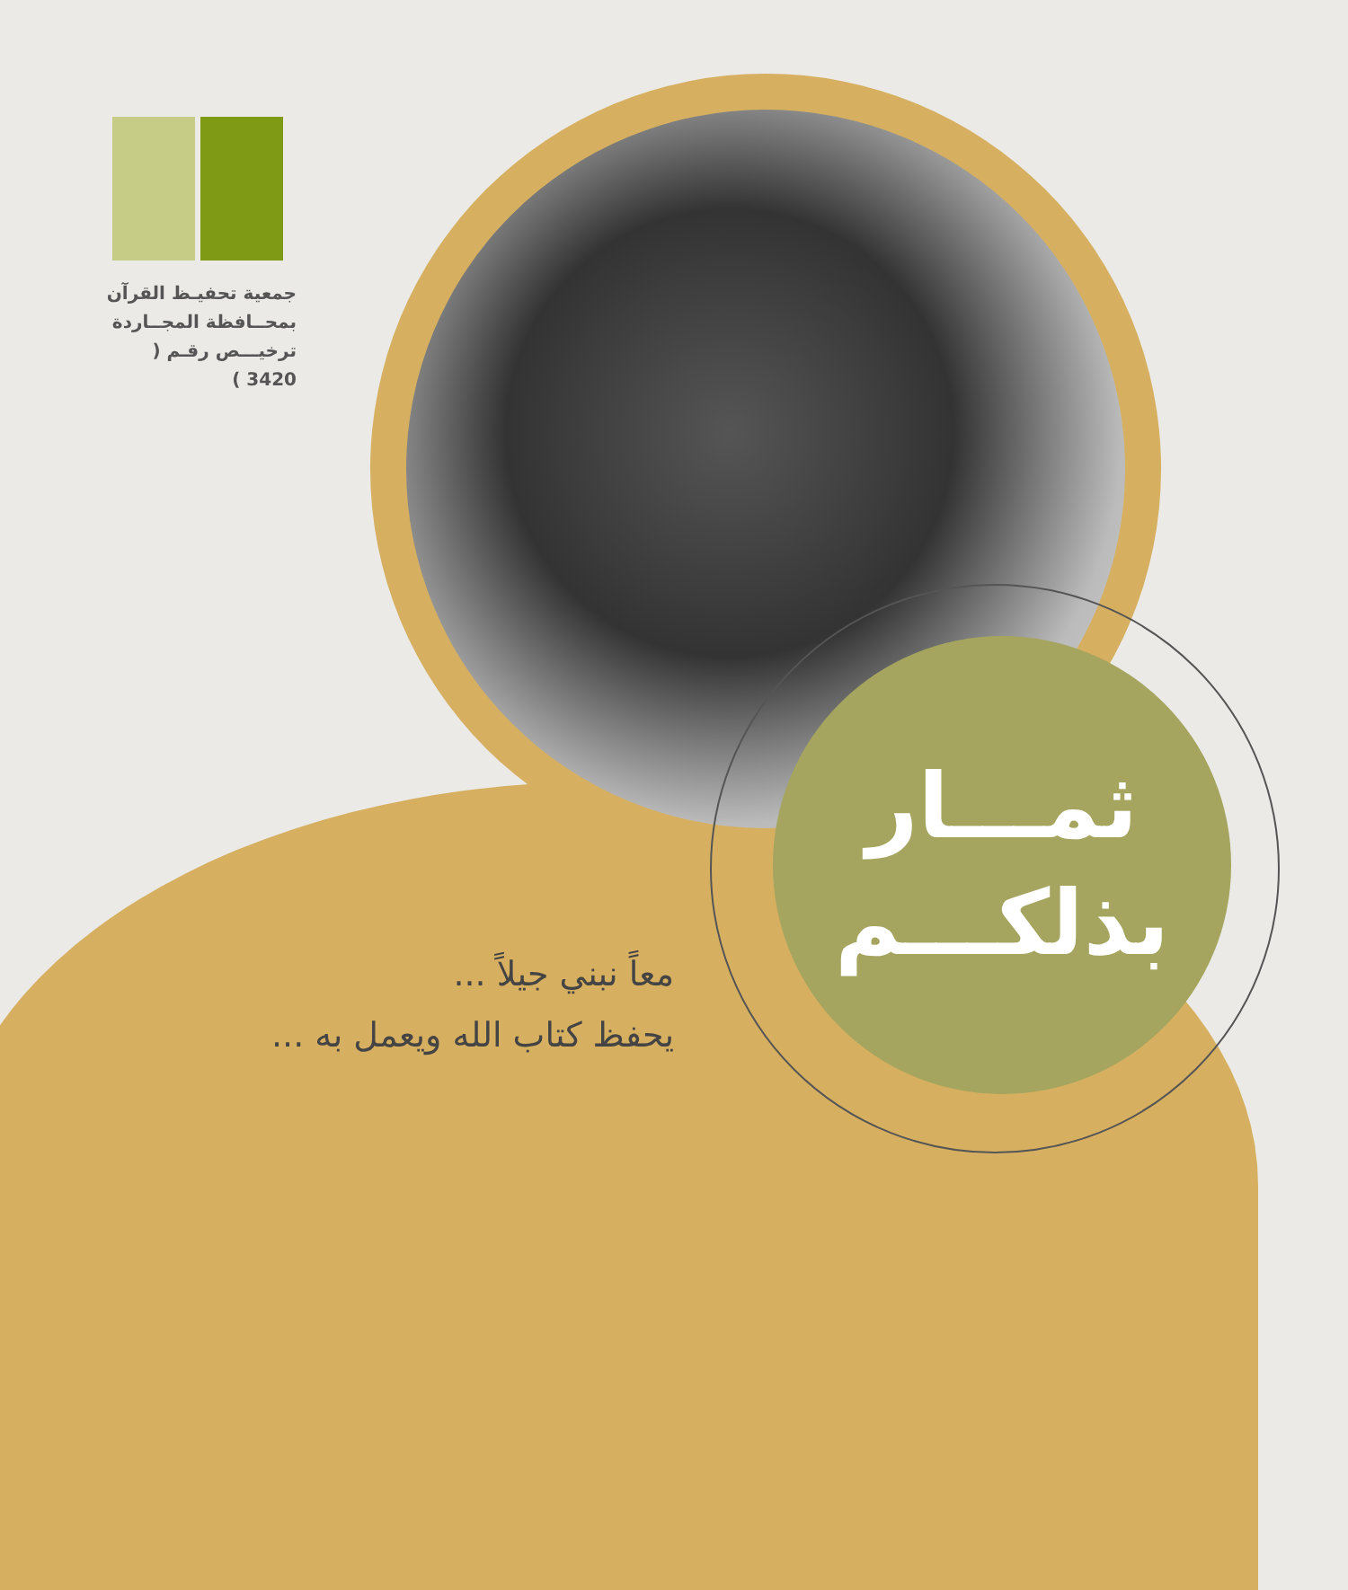جمعية تحفيـظ القرآن
بمحــافظة المجــاردة
ترخيـــص رقـم ( 3420 )
ثمـــار
بذلكـــم
معاً نبني جيلاً ...
يحفظ كتاب الله ويعمل به ...